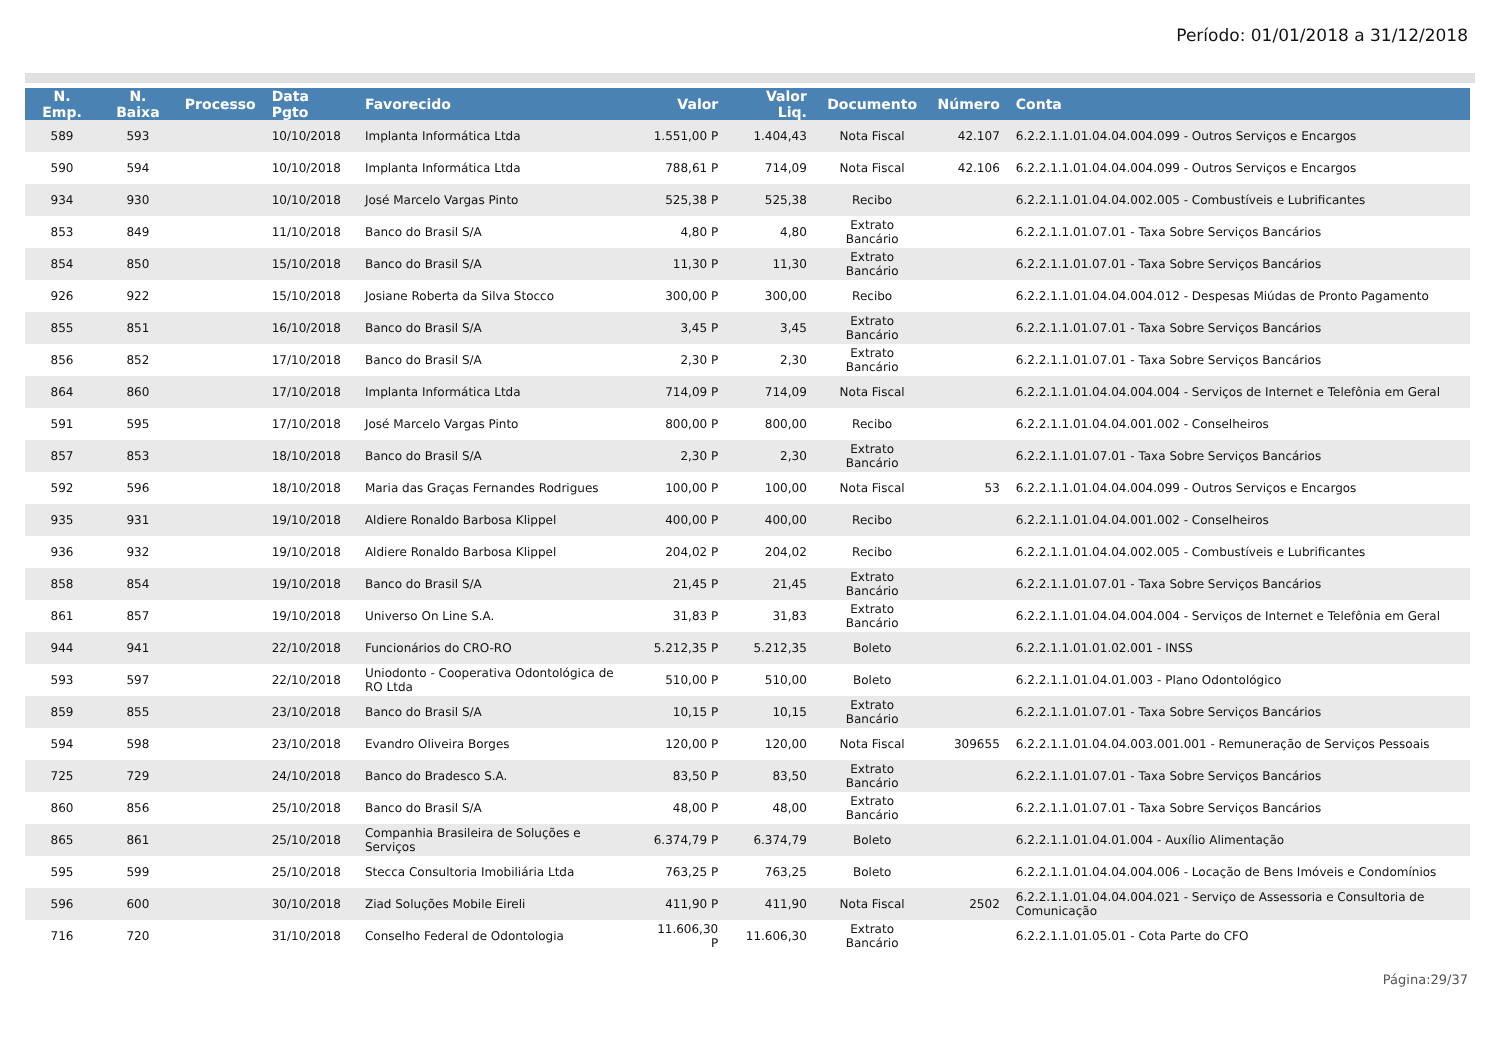Período: 01/01/2018 a 31/12/2018
| N. Emp. | N. Baixa | Processo | Data Pgto | Favorecido | Valor | Valor Liq. | Documento | Número | Conta |
| --- | --- | --- | --- | --- | --- | --- | --- | --- | --- |
| 589 | 593 | | 10/10/2018 | Implanta Informática Ltda | 1.551,00 P | 1.404,43 | Nota Fiscal | 42.107 | 6.2.2.1.1.01.04.04.004.099 - Outros Serviços e Encargos |
| 590 | 594 | | 10/10/2018 | Implanta Informática Ltda | 788,61 P | 714,09 | Nota Fiscal | 42.106 | 6.2.2.1.1.01.04.04.004.099 - Outros Serviços e Encargos |
| 934 | 930 | | 10/10/2018 | José Marcelo Vargas Pinto | 525,38 P | 525,38 | Recibo | | 6.2.2.1.1.01.04.04.002.005 - Combustíveis e Lubrificantes |
| 853 | 849 | | 11/10/2018 | Banco do Brasil S/A | 4,80 P | 4,80 | Extrato Bancário | | 6.2.2.1.1.01.07.01 - Taxa Sobre Serviços Bancários |
| 854 | 850 | | 15/10/2018 | Banco do Brasil S/A | 11,30 P | 11,30 | Extrato Bancário | | 6.2.2.1.1.01.07.01 - Taxa Sobre Serviços Bancários |
| 926 | 922 | | 15/10/2018 | Josiane Roberta da Silva Stocco | 300,00 P | 300,00 | Recibo | | 6.2.2.1.1.01.04.04.004.012 - Despesas Miúdas de Pronto Pagamento |
| 855 | 851 | | 16/10/2018 | Banco do Brasil S/A | 3,45 P | 3,45 | Extrato Bancário | | 6.2.2.1.1.01.07.01 - Taxa Sobre Serviços Bancários |
| 856 | 852 | | 17/10/2018 | Banco do Brasil S/A | 2,30 P | 2,30 | Extrato Bancário | | 6.2.2.1.1.01.07.01 - Taxa Sobre Serviços Bancários |
| 864 | 860 | | 17/10/2018 | Implanta Informática Ltda | 714,09 P | 714,09 | Nota Fiscal | | 6.2.2.1.1.01.04.04.004.004 - Serviços de Internet e Telefônia em Geral |
| 591 | 595 | | 17/10/2018 | José Marcelo Vargas Pinto | 800,00 P | 800,00 | Recibo | | 6.2.2.1.1.01.04.04.001.002 - Conselheiros |
| 857 | 853 | | 18/10/2018 | Banco do Brasil S/A | 2,30 P | 2,30 | Extrato Bancário | | 6.2.2.1.1.01.07.01 - Taxa Sobre Serviços Bancários |
| 592 | 596 | | 18/10/2018 | Maria das Graças Fernandes Rodrigues | 100,00 P | 100,00 | Nota Fiscal | 53 | 6.2.2.1.1.01.04.04.004.099 - Outros Serviços e Encargos |
| 935 | 931 | | 19/10/2018 | Aldiere Ronaldo Barbosa Klippel | 400,00 P | 400,00 | Recibo | | 6.2.2.1.1.01.04.04.001.002 - Conselheiros |
| 936 | 932 | | 19/10/2018 | Aldiere Ronaldo Barbosa Klippel | 204,02 P | 204,02 | Recibo | | 6.2.2.1.1.01.04.04.002.005 - Combustíveis e Lubrificantes |
| 858 | 854 | | 19/10/2018 | Banco do Brasil S/A | 21,45 P | 21,45 | Extrato Bancário | | 6.2.2.1.1.01.07.01 - Taxa Sobre Serviços Bancários |
| 861 | 857 | | 19/10/2018 | Universo On Line S.A. | 31,83 P | 31,83 | Extrato Bancário | | 6.2.2.1.1.01.04.04.004.004 - Serviços de Internet e Telefônia em Geral |
| 944 | 941 | | 22/10/2018 | Funcionários do CRO-RO | 5.212,35 P | 5.212,35 | Boleto | | 6.2.2.1.1.01.01.02.001 - INSS |
| 593 | 597 | | 22/10/2018 | Uniodonto - Cooperativa Odontológica de RO Ltda | 510,00 P | 510,00 | Boleto | | 6.2.2.1.1.01.04.01.003 - Plano Odontológico |
| 859 | 855 | | 23/10/2018 | Banco do Brasil S/A | 10,15 P | 10,15 | Extrato Bancário | | 6.2.2.1.1.01.07.01 - Taxa Sobre Serviços Bancários |
| 594 | 598 | | 23/10/2018 | Evandro Oliveira Borges | 120,00 P | 120,00 | Nota Fiscal | 309655 | 6.2.2.1.1.01.04.04.003.001.001 - Remuneração de Serviços Pessoais |
| 725 | 729 | | 24/10/2018 | Banco do Bradesco S.A. | 83,50 P | 83,50 | Extrato Bancário | | 6.2.2.1.1.01.07.01 - Taxa Sobre Serviços Bancários |
| 860 | 856 | | 25/10/2018 | Banco do Brasil S/A | 48,00 P | 48,00 | Extrato Bancário | | 6.2.2.1.1.01.07.01 - Taxa Sobre Serviços Bancários |
| 865 | 861 | | 25/10/2018 | Companhia Brasileira de Soluções e Serviços | 6.374,79 P | 6.374,79 | Boleto | | 6.2.2.1.1.01.04.01.004 - Auxílio Alimentação |
| 595 | 599 | | 25/10/2018 | Stecca Consultoria Imobiliária Ltda | 763,25 P | 763,25 | Boleto | | 6.2.2.1.1.01.04.04.004.006 - Locação de Bens Imóveis e Condomínios |
| 596 | 600 | | 30/10/2018 | Ziad Soluções Mobile Eireli | 411,90 P | 411,90 | Nota Fiscal | 2502 | 6.2.2.1.1.01.04.04.004.021 - Serviço de Assessoria e Consultoria de Comunicação |
| 716 | 720 | | 31/10/2018 | Conselho Federal de Odontologia | 11.606,30 P | 11.606,30 | Extrato Bancário | | 6.2.2.1.1.01.05.01 - Cota Parte do CFO |
Página:29/37